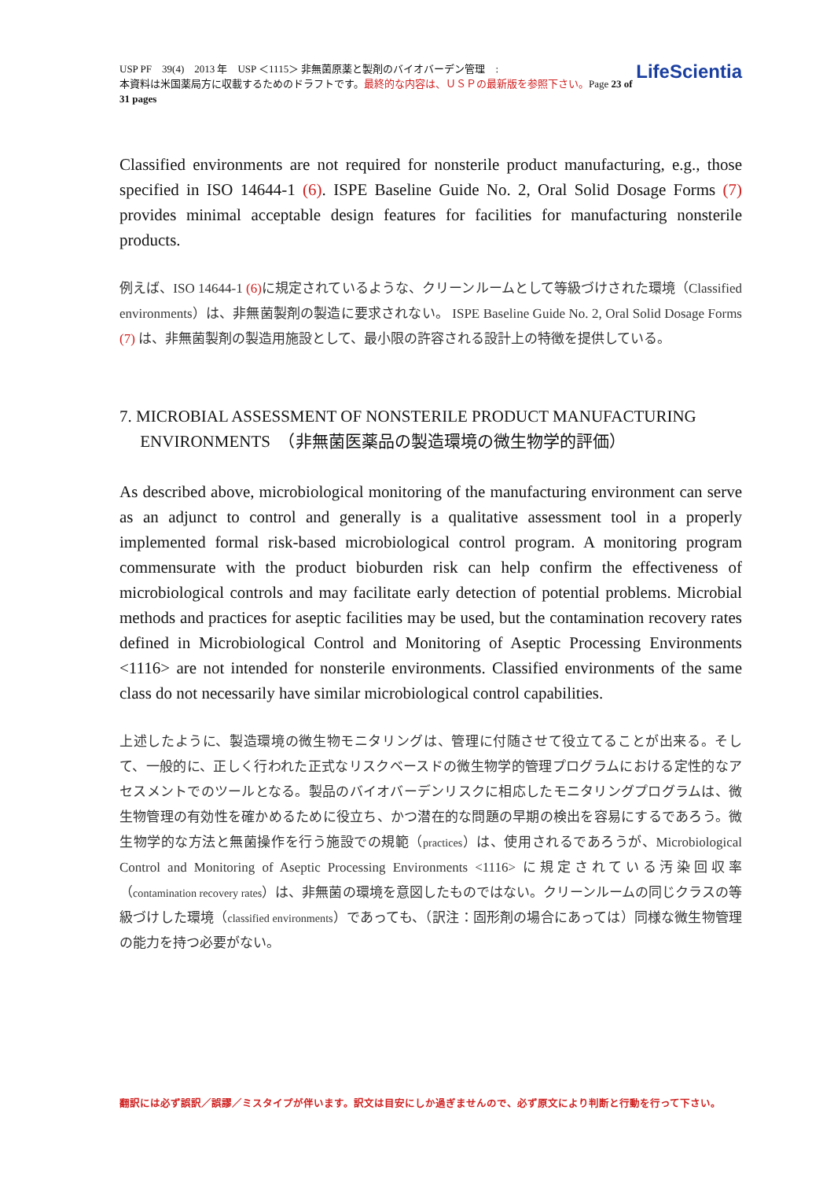USP PF　39(4)　2013 年　USP ＜1115＞ 非無菌原薬と製剤のバイオバーデン管理　:
本資料は米国薬局方に収載するためのドラフトです。最終的な内容は、ＵＳＰの最新版を参照下さい。Page 23 of 31 pages
LifeScientia
Classified environments are not required for nonsterile product manufacturing, e.g., those specified in ISO 14644-1 (6). ISPE Baseline Guide No. 2, Oral Solid Dosage Forms (7) provides minimal acceptable design features for facilities for manufacturing nonsterile products.
例えば、ISO 14644-1 (6) に規定されているような、クリーンルームとして等級づけされた環境（Classified environments）は、非無菌製剤の製造に要求されない。 ISPE Baseline Guide No. 2, Oral Solid Dosage Forms (7) は、非無菌製剤の製造用施設として、最小限の許容される設計上の特徴を提供している。
7. MICROBIAL ASSESSMENT OF NONSTERILE PRODUCT MANUFACTURING
ENVIRONMENTS　（非無菌医薬品の製造環境の微生物学的評価）
As described above, microbiological monitoring of the manufacturing environment can serve as an adjunct to control and generally is a qualitative assessment tool in a properly implemented formal risk-based microbiological control program. A monitoring program commensurate with the product bioburden risk can help confirm the effectiveness of microbiological controls and may facilitate early detection of potential problems. Microbial methods and practices for aseptic facilities may be used, but the contamination recovery rates defined in Microbiological Control and Monitoring of Aseptic Processing Environments <1116> are not intended for nonsterile environments. Classified environments of the same class do not necessarily have similar microbiological control capabilities.
上述したように、製造環境の微生物モニタリングは、管理に付随させて役立てることが出来る。そして、一般的に、正しく行われた正式なリスクベースドの微生物学的管理プログラムにおける定性的なアセスメントでのツールとなる。製品のバイオバーデンリスクに相応したモニタリングプログラムは、微生物管理の有効性を確かめるために役立ち、かつ潜在的な問題の早期の検出を容易にするであろう。微生物学的な方法と無菌操作を行う施設での規範（practices）は、使用されるであろうが、Microbiological Control and Monitoring of Aseptic Processing Environments <1116> に規定されている汚染回収率（contamination recovery rates）は、非無菌の環境を意図したものではない。クリーンルームの同じクラスの等級づけした環境（classified environments）であっても、（訳注：固形剤の場合にあっては）同様な微生物管理の能力を持つ必要がない。
翻訳には必ず誤訳／誤謬／ミスタイプが伴います。訳文は目安にしか過ぎませんので、必ず原文により判断と行動を行って下さい。